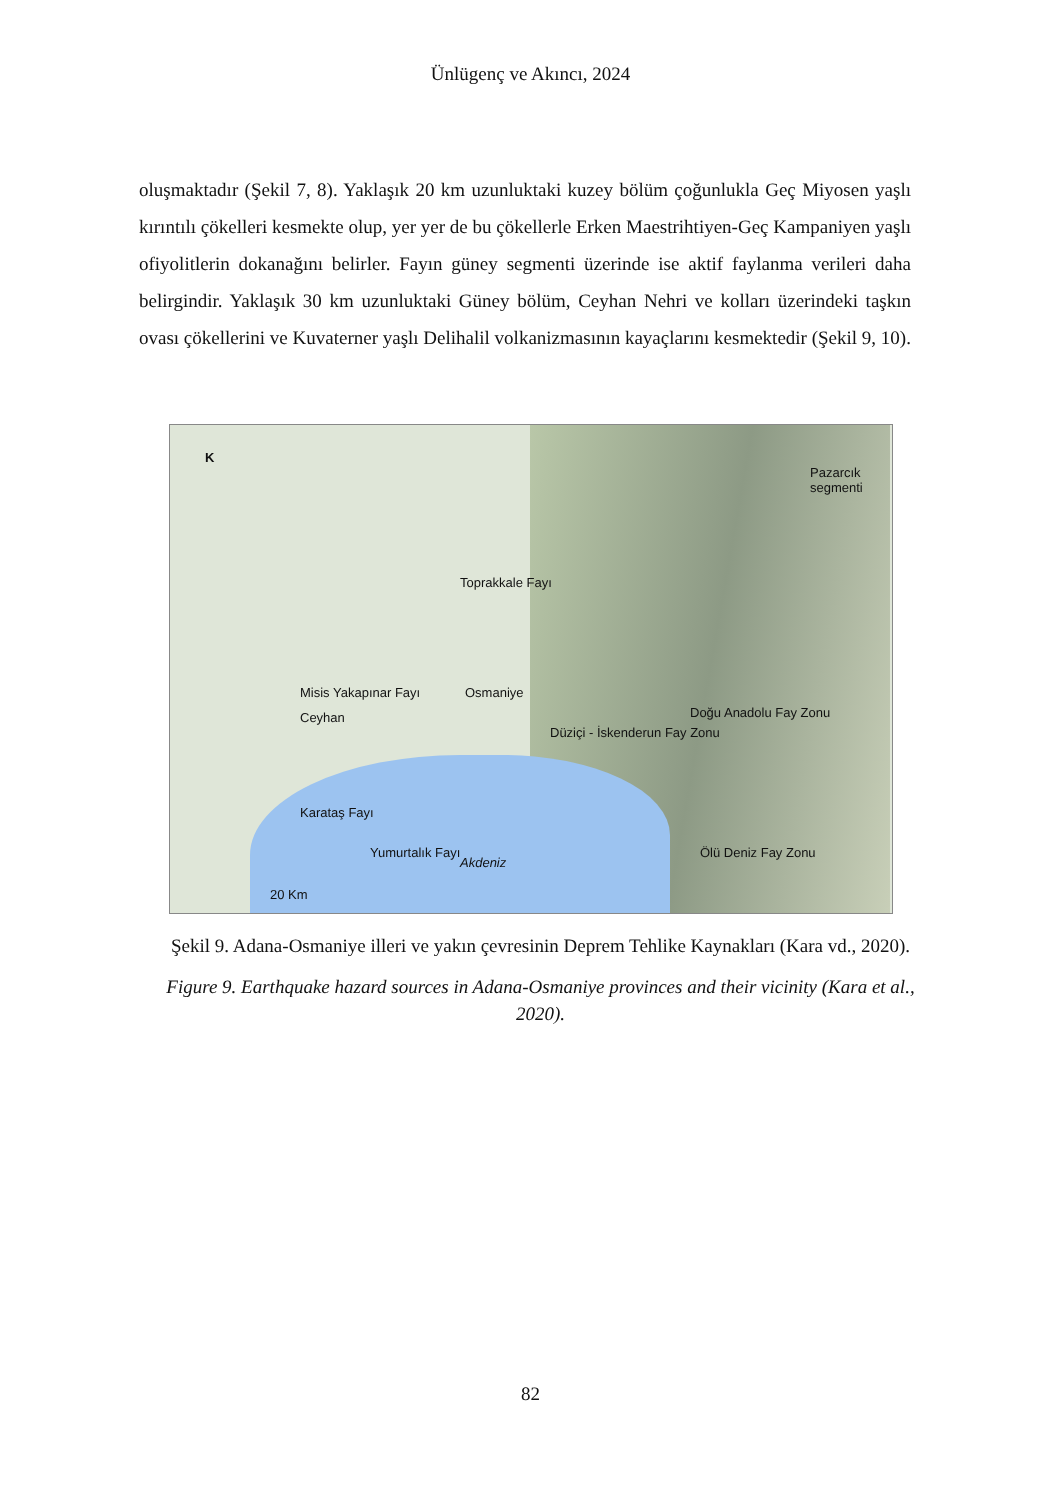Ünlügenç ve Akıncı, 2024
oluşmaktadır (Şekil 7, 8). Yaklaşık 20 km uzunluktaki kuzey bölüm çoğunlukla Geç Miyosen yaşlı kırıntılı çökelleri kesmekte olup, yer yer de bu çökellerle Erken Maestrihtiyen-Geç Kampaniyen yaşlı ofiyolitlerin dokanağını belirler. Fayın güney segmenti üzerinde ise aktif faylanma verileri daha belirgindir. Yaklaşık 30 km uzunluktaki Güney bölüm, Ceyhan Nehri ve kolları üzerindeki taşkın ovası çökellerini ve Kuvaterner yaşlı Delihalil volkanizmasının kayaçlarını kesmektedir (Şekil 9, 10).
K
Misis Yakapınar Fayı
Karataş Fayı
Yumurtalık Fayı
Akdeniz
Osmaniye
Ceyhan
Toprakkale Fayı
Düziçi - İskenderun Fay Zonu
Doğu Anadolu Fay Zonu
Ölü Deniz Fay Zonu
Pazarcık segmenti
20 Km
Şekil 9. Adana-Osmaniye illeri ve yakın çevresinin Deprem Tehlike Kaynakları (Kara vd., 2020).
Figure 9. Earthquake hazard sources in Adana-Osmaniye provinces and their vicinity (Kara et al., 2020).
82